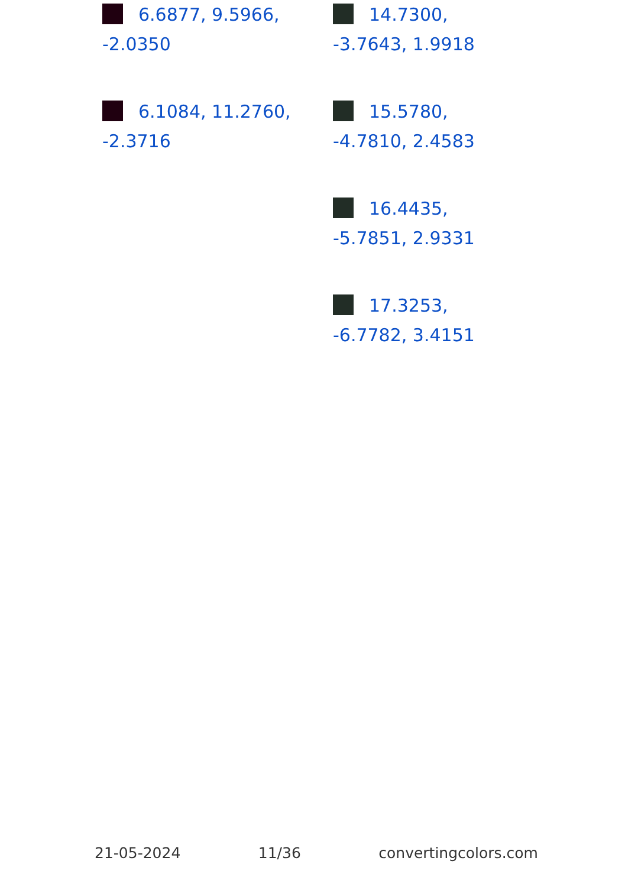6.6877, 9.5966, -2.0350
6.1084, 11.2760, -2.3716
14.7300, -3.7643, 1.9918
15.5780, -4.7810, 2.4583
16.4435, -5.7851, 2.9331
17.3253, -6.7782, 3.4151
21-05-2024 11/36 convertingcolors.com